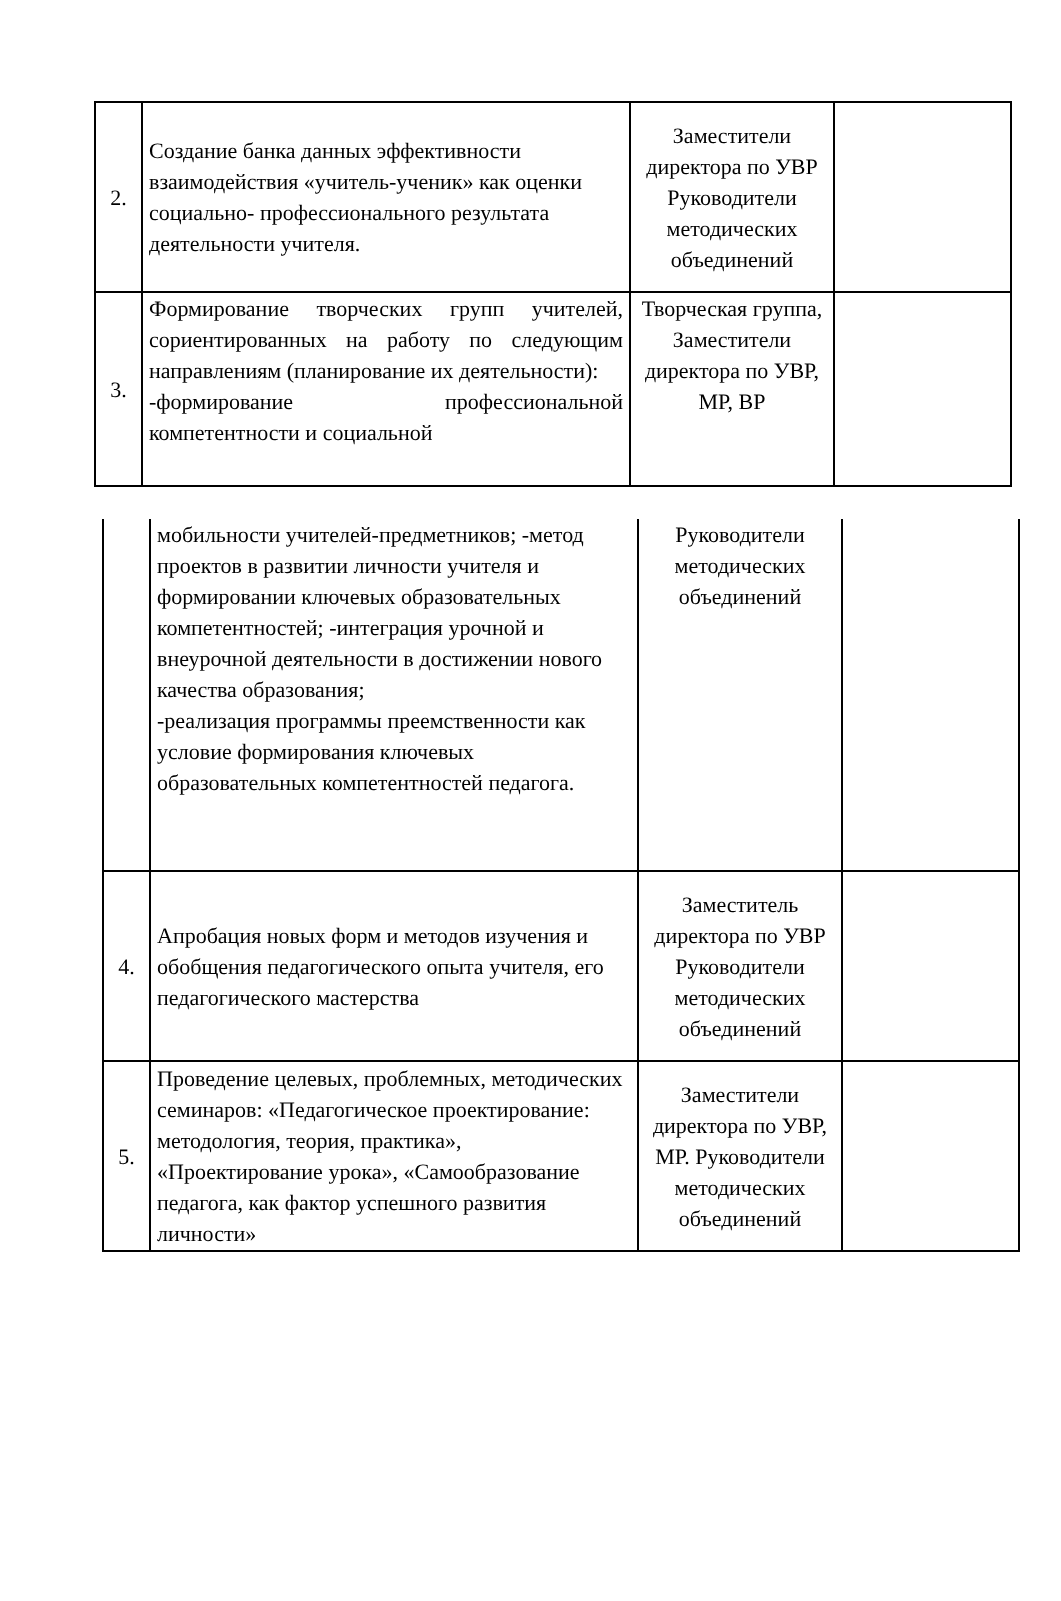| 2. | Создание банка данных эффективности взаимодействия «учитель-ученик» как оценки социально- профессионального результата деятельности учителя. | Заместители директора по УВР Руководители методических объединений | |
| 3. | Формирование творческих групп учителей, сориентированных на работу по следующим направлениям (планирование их деятельности): -формирование профессиональной компетентности и социальной | Творческая группа, Заместители директора по УВР, МР, ВР | |
| | мобильности учителей-предметников; -метод проектов в развитии личности учителя и формировании ключевых образовательных компетентностей; -интеграция урочной и внеурочной деятельности в достижении нового качества образования; -реализация программы преемственности как условие формирования ключевых образовательных компетентностей педагога. | Руководители методических объединений | |
| 4. | Апробация новых форм и методов изучения и обобщения педагогического опыта учителя, его педагогического мастерства | Заместитель директора по УВР Руководители методических объединений | |
| 5. | Проведение целевых, проблемных, методических семинаров: «Педагогическое проектирование: методология, теория, практика», «Проектирование урока», «Самообразование педагога, как фактор успешного развития личности» | Заместители директора по УВР, МР. Руководители методических объединений | |